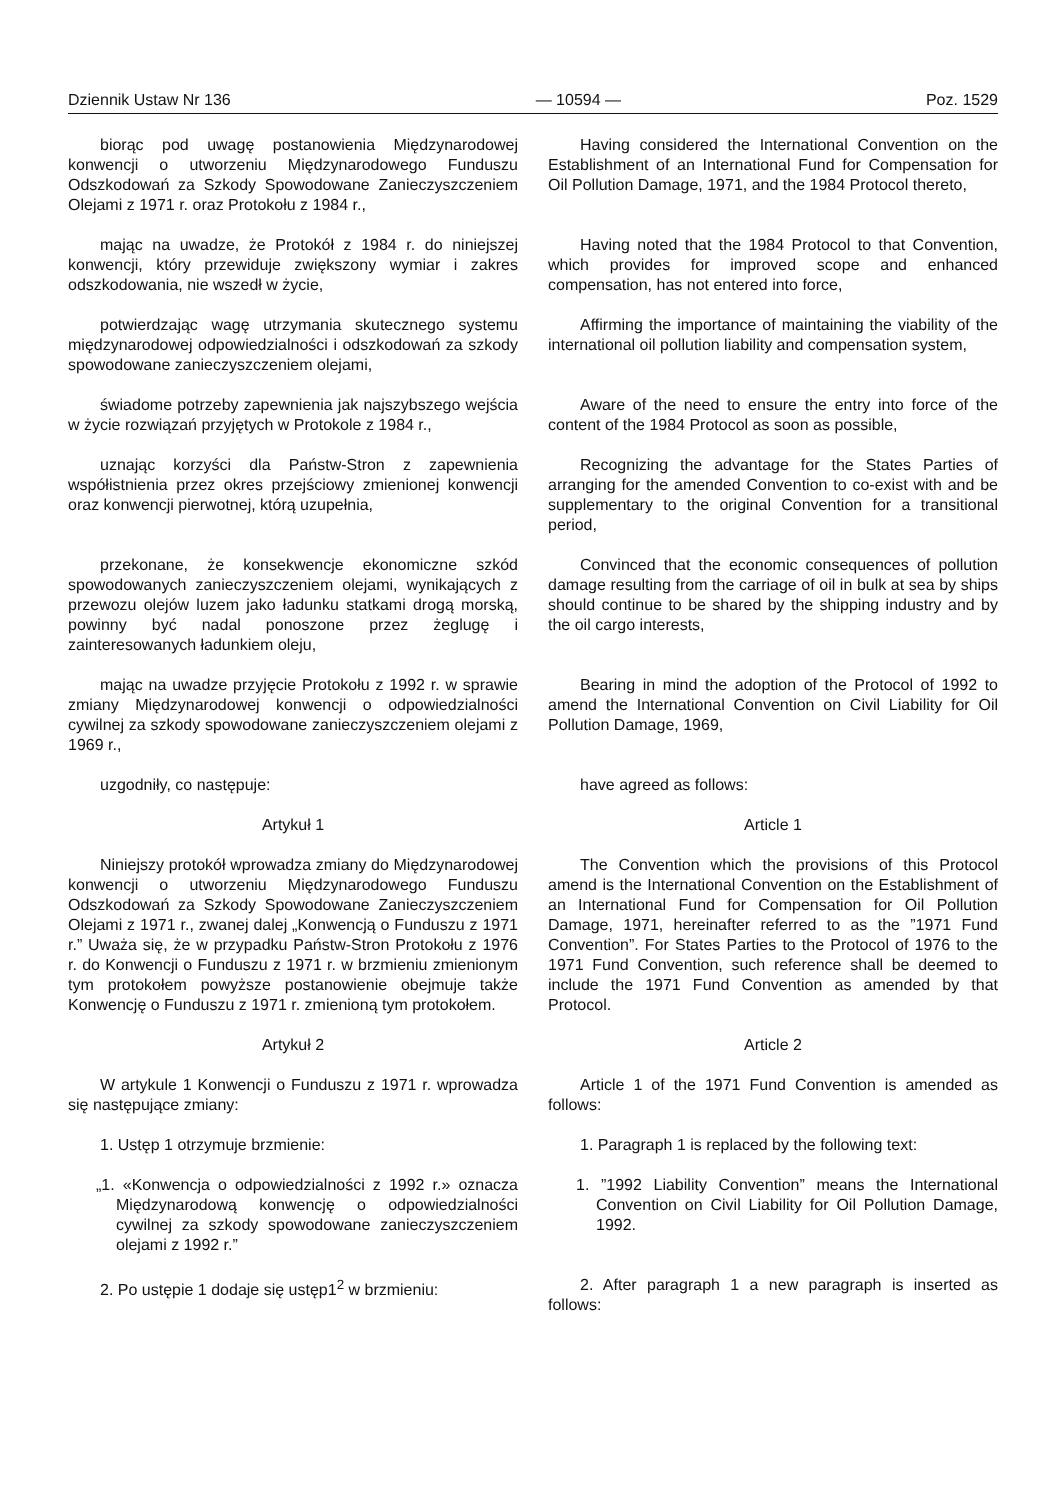Dziennik Ustaw Nr 136 — 10594 — Poz. 1529
| biorąc pod uwagę postanowienia Międzynarodowej konwencji o utworzeniu Międzynarodowego Funduszu Odszkodowań za Szkody Spowodowane Zanieczyszczeniem Olejami z 1971 r. oraz Protokołu z 1984 r., | Having considered the International Convention on the Establishment of an International Fund for Compensation for Oil Pollution Damage, 1971, and the 1984 Protocol thereto, |
| mając na uwadze, że Protokół z 1984 r. do niniejszej konwencji, który przewiduje zwiększony wymiar i zakres odszkodowania, nie wszedł w życie, | Having noted that the 1984 Protocol to that Convention, which provides for improved scope and enhanced compensation, has not entered into force, |
| potwierdzając wagę utrzymania skutecznego systemu międzynarodowej odpowiedzialności i odszkodowań za szkody spowodowane zanieczyszczeniem olejami, | Affirming the importance of maintaining the viability of the international oil pollution liability and compensation system, |
| świadome potrzeby zapewnienia jak najszybszego wejścia w życie rozwiązań przyjętych w Protokole z 1984 r., | Aware of the need to ensure the entry into force of the content of the 1984 Protocol as soon as possible, |
| uznając korzyści dla Państw-Stron z zapewnienia współistnienia przez okres przejściowy zmienionej konwencji oraz konwencji pierwotnej, którą uzupełnia, | Recognizing the advantage for the States Parties of arranging for the amended Convention to co-exist with and be supplementary to the original Convention for a transitional period, |
| przekonane, że konsekwencje ekonomiczne szkód spowodowanych zanieczyszczeniem olejami, wynikających z przewozu olejów luzem jako ładunku statkami drogą morską, powinny być nadal ponoszone przez żeglugę i zainteresowanych ładunkiem oleju, | Convinced that the economic consequences of pollution damage resulting from the carriage of oil in bulk at sea by ships should continue to be shared by the shipping industry and by the oil cargo interests, |
| mając na uwadze przyjęcie Protokołu z 1992 r. w sprawie zmiany Międzynarodowej konwencji o odpowiedzialności cywilnej za szkody spowodowane zanieczyszczeniem olejami z 1969 r., | Bearing in mind the adoption of the Protocol of 1992 to amend the International Convention on Civil Liability for Oil Pollution Damage, 1969, |
| uzgodniły, co następuje: | have agreed as follows: |
| Artykuł 1 | Article 1 |
| Niniejszy protokół wprowadza zmiany do Międzynarodowej konwencji o utworzeniu Międzynarodowego Funduszu Odszkodowań za Szkody Spowodowane Zanieczyszczeniem Olejami z 1971 r., zwanej dalej „Konwencją o Funduszu z 1971 r.” Uważa się, że w przypadku Państw-Stron Protokołu z 1976 r. do Konwencji o Funduszu z 1971 r. w brzmieniu zmienionym tym protokołem powyższe postanowienie obejmuje także Konwencję o Funduszu z 1971 r. zmienioną tym protokołem. | The Convention which the provisions of this Protocol amend is the International Convention on the Establishment of an International Fund for Compensation for Oil Pollution Damage, 1971, hereinafter referred to as the ”1971 Fund Convention”. For States Parties to the Protocol of 1976 to the 1971 Fund Convention, such reference shall be deemed to include the 1971 Fund Convention as amended by that Protocol. |
| Artykuł 2 | Article 2 |
| W artykule 1 Konwencji o Funduszu z 1971 r. wprowadza się następujące zmiany: | Article 1 of the 1971 Fund Convention is amended as follows: |
| 1. Ustęp 1 otrzymuje brzmienie: | 1. Paragraph 1 is replaced by the following text: |
| „1. «Konwencja o odpowiedzialności z 1992 r.» oznacza Międzynarodową konwencję o odpowiedzialności cywilnej za szkody spowodowane zanieczyszczeniem olejami z 1992 r.” | 1. ”1992 Liability Convention” means the International Convention on Civil Liability for Oil Pollution Damage, 1992. |
| 2. Po ustępie 1 dodaje się ustęp1<sup>2</sup> w brzmieniu: | 2. After paragraph 1 a new paragraph is inserted as follows: |